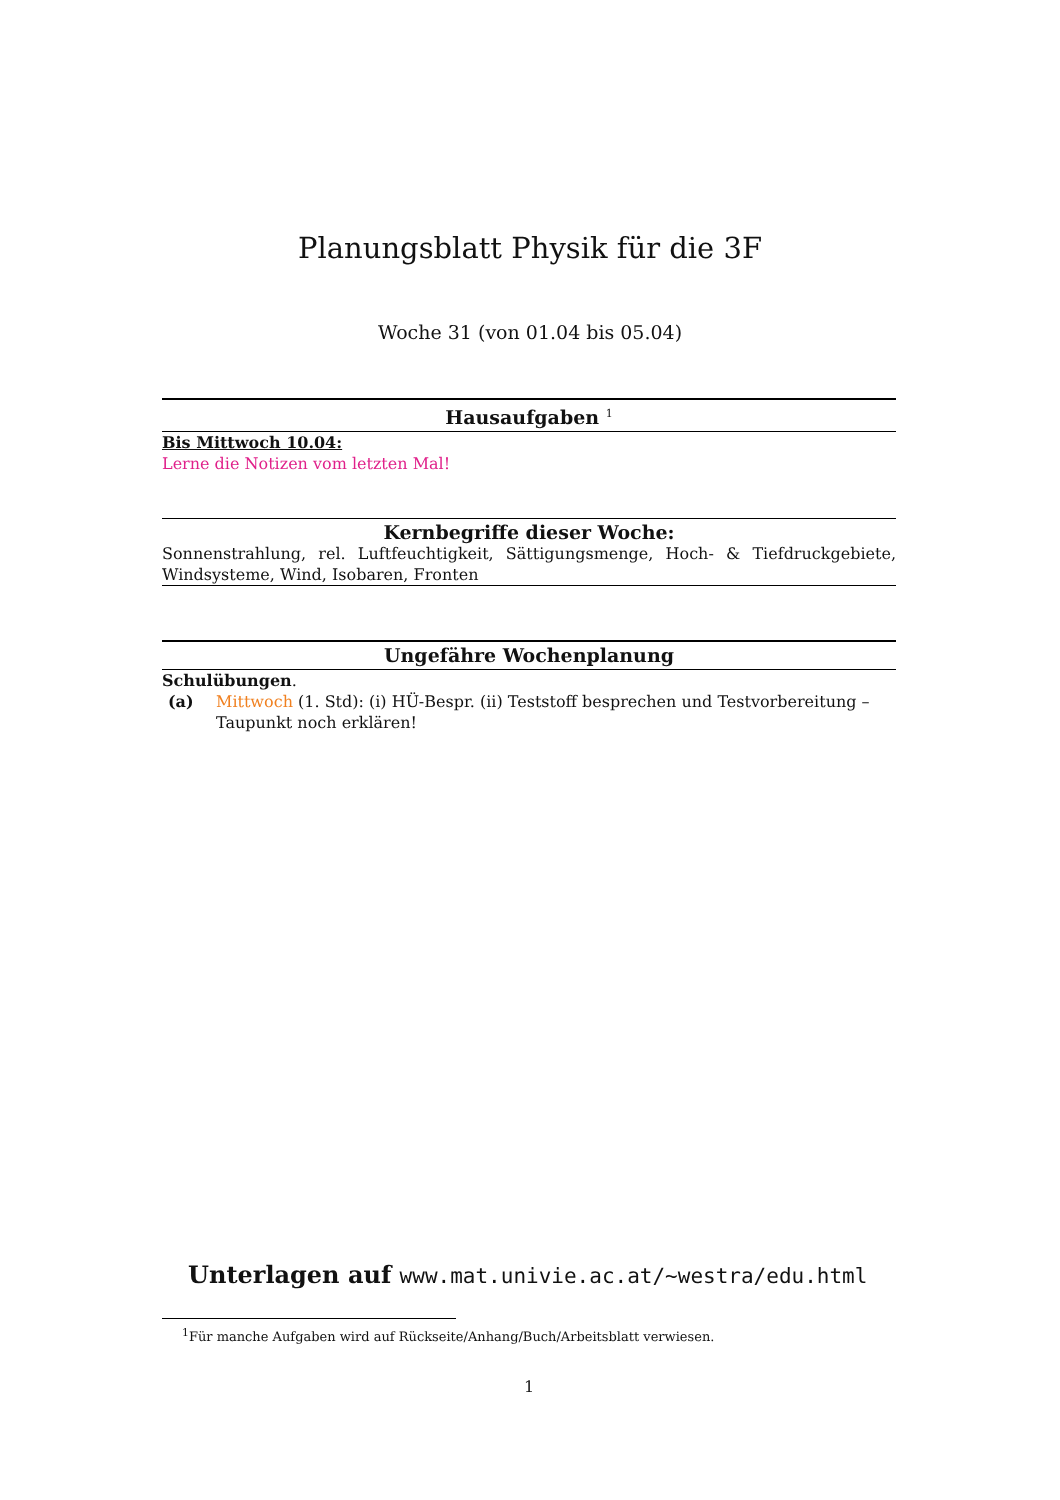Planungsblatt Physik für die 3F
Woche 31 (von 01.04 bis 05.04)
Hausaufgaben <sup>1</sup>
Bis Mittwoch 10.04:
Lerne die Notizen vom letzten Mal!
Kernbegriffe dieser Woche:
Sonnenstrahlung, rel. Luftfeuchtigkeit, Sättigungsmenge, Hoch- & Tiefdruckgebiete, Windsysteme, Wind, Isobaren, Fronten
Ungefähre Wochenplanung
Schulübungen.
(a) Mittwoch (1. Std): (i) HÜ-Bespr. (ii) Teststoff besprechen und Testvorbereitung – Taupunkt noch erklären!
Unterlagen auf www.mat.univie.ac.at/~westra/edu.html
<sup>1</sup> Für manche Aufgaben wird auf Rückseite/Anhang/Buch/Arbeitsblatt verwiesen.
1